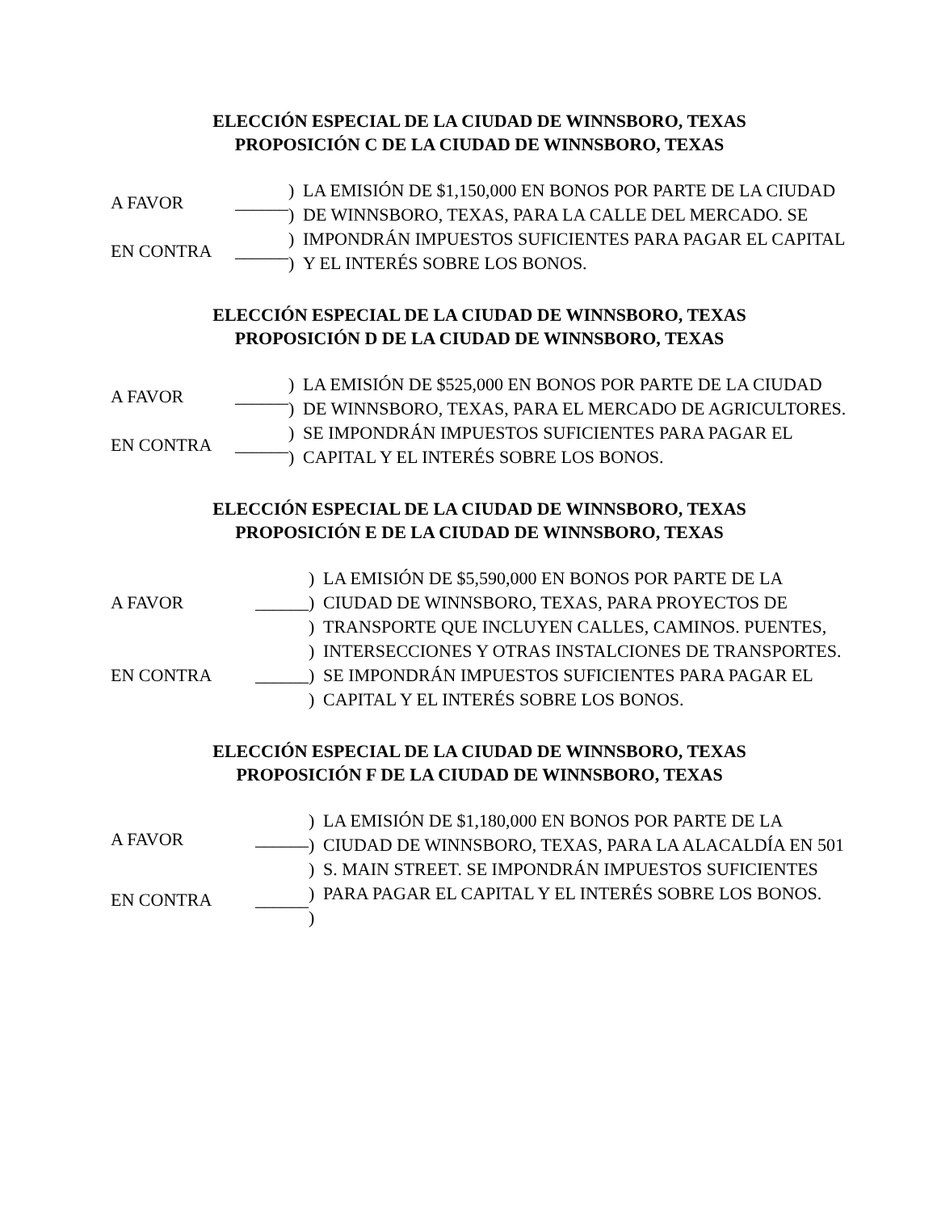ELECCIÓN ESPECIAL DE LA CIUDAD DE WINNSBORO, TEXAS
PROPOSICIÓN C DE LA CIUDAD DE WINNSBORO, TEXAS
A FAVOR ______
EN CONTRA ______
) ) ) )
LA EMISIÓN DE $1,150,000 EN BONOS POR PARTE DE LA CIUDAD DE WINNSBORO, TEXAS, PARA LA CALLE DEL MERCADO. SE IMPONDRÁN IMPUESTOS SUFICIENTES PARA PAGAR EL CAPITAL Y EL INTERÉS SOBRE LOS BONOS.
ELECCIÓN ESPECIAL DE LA CIUDAD DE WINNSBORO, TEXAS
PROPOSICIÓN D DE LA CIUDAD DE WINNSBORO, TEXAS
A FAVOR ______
EN CONTRA ______
) ) ) )
LA EMISIÓN DE $525,000 EN BONOS POR PARTE DE LA CIUDAD DE WINNSBORO, TEXAS, PARA EL MERCADO DE AGRICULTORES. SE IMPONDRÁN IMPUESTOS SUFICIENTES PARA PAGAR EL CAPITAL Y EL INTERÉS SOBRE LOS BONOS.
ELECCIÓN ESPECIAL DE LA CIUDAD DE WINNSBORO, TEXAS
PROPOSICIÓN E DE LA CIUDAD DE WINNSBORO, TEXAS
A FAVOR ______
EN CONTRA ______
) ) ) ) ) )
LA EMISIÓN DE $5,590,000 EN BONOS POR PARTE DE LA CIUDAD DE WINNSBORO, TEXAS, PARA PROYECTOS DE TRANSPORTE QUE INCLUYEN CALLES, CAMINOS. PUENTES, INTERSECCIONES Y OTRAS INSTALCIONES DE TRANSPORTES. SE IMPONDRÁN IMPUESTOS SUFICIENTES PARA PAGAR EL CAPITAL Y EL INTERÉS SOBRE LOS BONOS.
ELECCIÓN ESPECIAL DE LA CIUDAD DE WINNSBORO, TEXAS
PROPOSICIÓN F DE LA CIUDAD DE WINNSBORO, TEXAS
A FAVOR ______
EN CONTRA ______
) ) ) ) )
LA EMISIÓN DE $1,180,000 EN BONOS POR PARTE DE LA CIUDAD DE WINNSBORO, TEXAS, PARA LA ALACALDÍA EN 501 S. MAIN STREET. SE IMPONDRÁN IMPUESTOS SUFICIENTES PARA PAGAR EL CAPITAL Y EL INTERÉS SOBRE LOS BONOS.